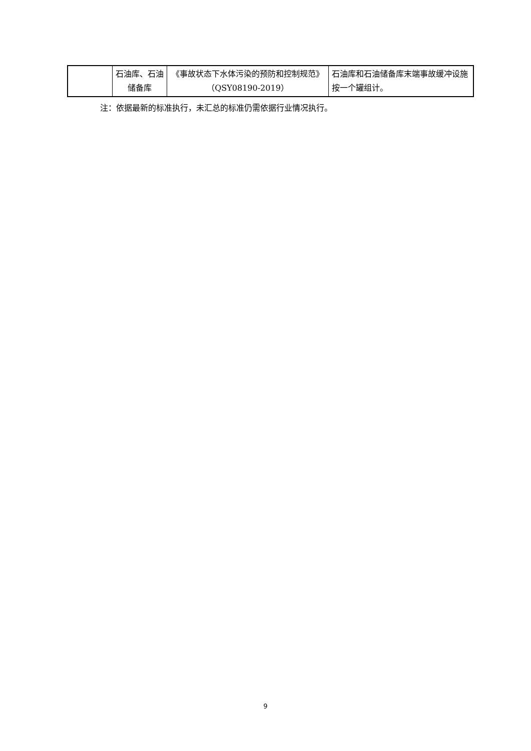| | 石油库、石油储备库 | 《事故状态下水体污染的预防和控制规范》（QSY08190-2019） | 石油库和石油储备库末端事故缓冲设施按一个罐组计。 |
注：依据最新的标准执行，未汇总的标准仍需依据行业情况执行。
9